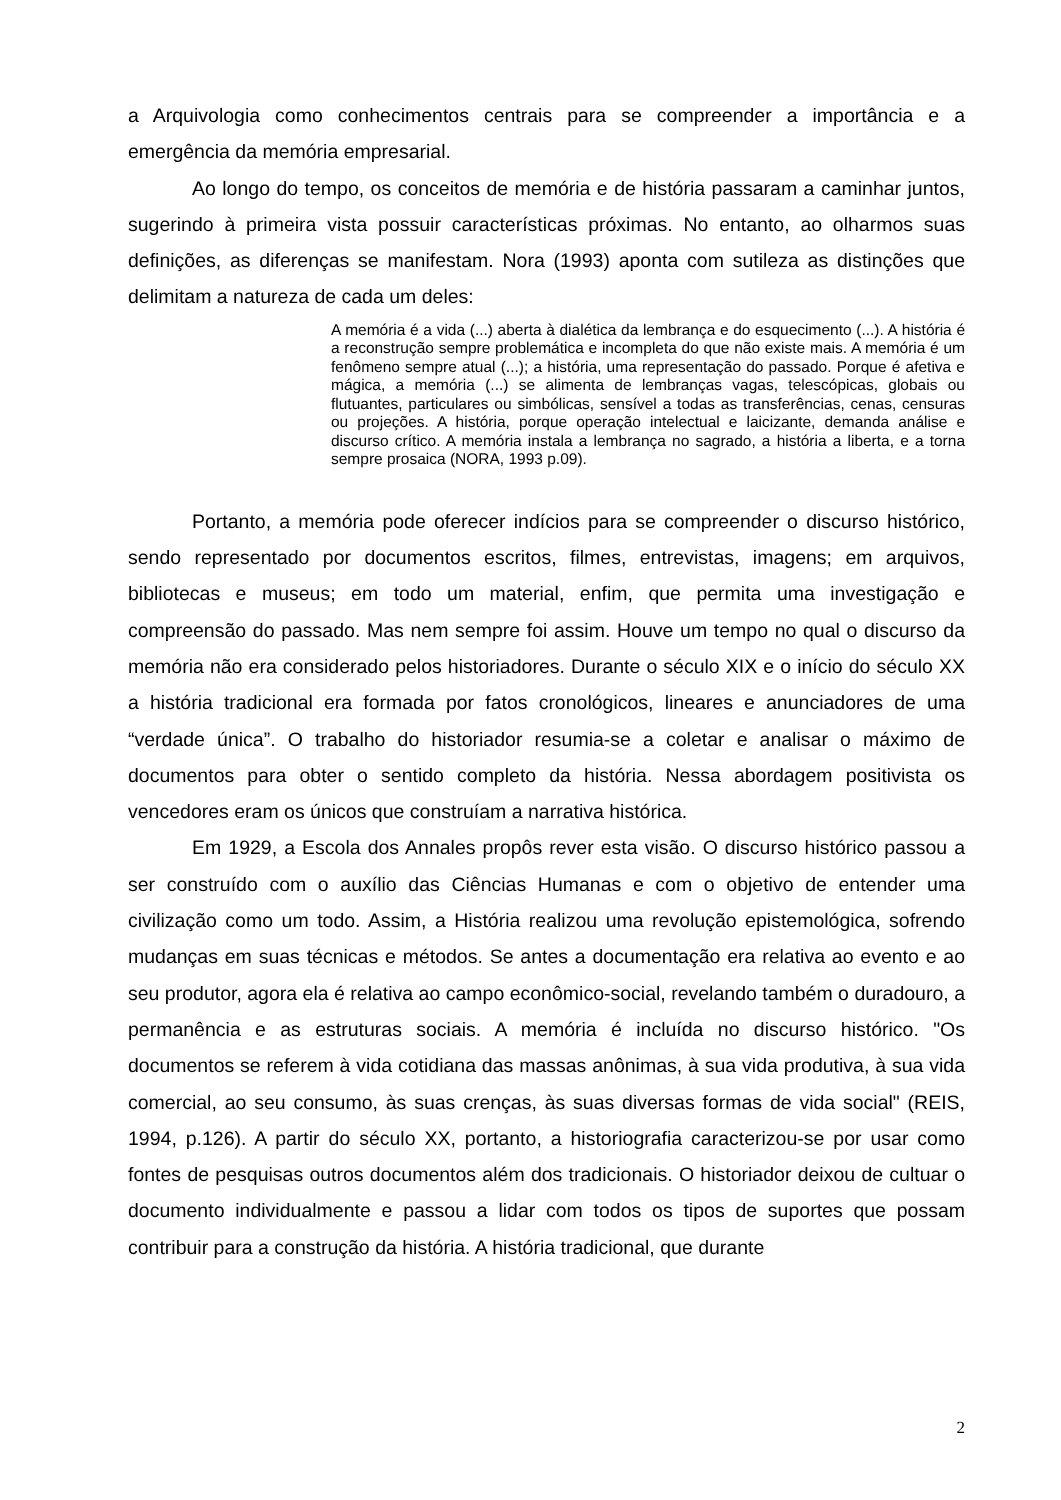a Arquivologia como conhecimentos centrais para se compreender a importância e a emergência da memória empresarial.
Ao longo do tempo, os conceitos de memória e de história passaram a caminhar juntos, sugerindo à primeira vista possuir características próximas. No entanto, ao olharmos suas definições, as diferenças se manifestam. Nora (1993) aponta com sutileza as distinções que delimitam a natureza de cada um deles:
A memória é a vida (...) aberta à dialética da lembrança e do esquecimento (...). A história é a reconstrução sempre problemática e incompleta do que não existe mais. A memória é um fenômeno sempre atual (...); a história, uma representação do passado. Porque é afetiva e mágica, a memória (...) se alimenta de lembranças vagas, telescópicas, globais ou flutuantes, particulares ou simbólicas, sensível a todas as transferências, cenas, censuras ou projeções. A história, porque operação intelectual e laicizante, demanda análise e discurso crítico. A memória instala a lembrança no sagrado, a história a liberta, e a torna sempre prosaica (NORA, 1993 p.09).
Portanto, a memória pode oferecer indícios para se compreender o discurso histórico, sendo representado por documentos escritos, filmes, entrevistas, imagens; em arquivos, bibliotecas e museus; em todo um material, enfim, que permita uma investigação e compreensão do passado. Mas nem sempre foi assim. Houve um tempo no qual o discurso da memória não era considerado pelos historiadores. Durante o século XIX e o início do século XX a história tradicional era formada por fatos cronológicos, lineares e anunciadores de uma “verdade única”. O trabalho do historiador resumia-se a coletar e analisar o máximo de documentos para obter o sentido completo da história. Nessa abordagem positivista os vencedores eram os únicos que construíam a narrativa histórica.
Em 1929, a Escola dos Annales propôs rever esta visão. O discurso histórico passou a ser construído com o auxílio das Ciências Humanas e com o objetivo de entender uma civilização como um todo. Assim, a História realizou uma revolução epistemológica, sofrendo mudanças em suas técnicas e métodos. Se antes a documentação era relativa ao evento e ao seu produtor, agora ela é relativa ao campo econômico-social, revelando também o duradouro, a permanência e as estruturas sociais. A memória é incluída no discurso histórico. "Os documentos se referem à vida cotidiana das massas anônimas, à sua vida produtiva, à sua vida comercial, ao seu consumo, às suas crenças, às suas diversas formas de vida social" (REIS, 1994, p.126). A partir do século XX, portanto, a historiografia caracterizou-se por usar como fontes de pesquisas outros documentos além dos tradicionais. O historiador deixou de cultuar o documento individualmente e passou a lidar com todos os tipos de suportes que possam contribuir para a construção da história. A história tradicional, que durante
2